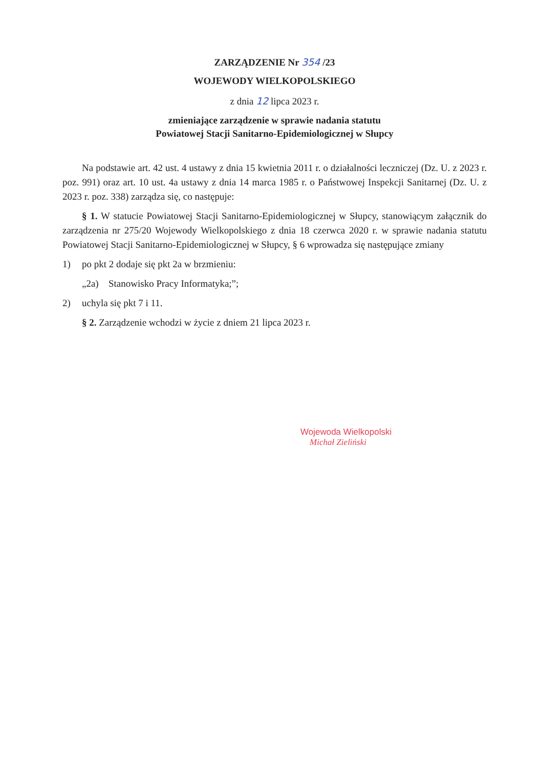ZARZĄDZENIE Nr 354 /23
WOJEWODY WIELKOPOLSKIEGO
z dnia 12 lipca 2023 r.
zmieniające zarządzenie w sprawie nadania statutu
Powiatowej Stacji Sanitarno-Epidemiologicznej w Słupcy
Na podstawie art. 42 ust. 4 ustawy z dnia 15 kwietnia 2011 r. o działalności leczniczej (Dz. U. z 2023 r. poz. 991) oraz art. 10 ust. 4a ustawy z dnia 14 marca 1985 r. o Państwowej Inspekcji Sanitarnej (Dz. U. z 2023 r. poz. 338) zarządza się, co następuje:
§ 1. W statucie Powiatowej Stacji Sanitarno-Epidemiologicznej w Słupcy, stanowiącym załącznik do zarządzenia nr 275/20 Wojewody Wielkopolskiego z dnia 18 czerwca 2020 r. w sprawie nadania statutu Powiatowej Stacji Sanitarno-Epidemiologicznej w Słupcy, § 6 wprowadza się następujące zmiany
1) po pkt 2 dodaje się pkt 2a w brzmieniu:
„2a) Stanowisko Pracy Informatyka;”;
2) uchyla się pkt 7 i 11.
§ 2. Zarządzenie wchodzi w życie z dniem 21 lipca 2023 r.
Wojewoda Wielkopolski
Michał Zieliński